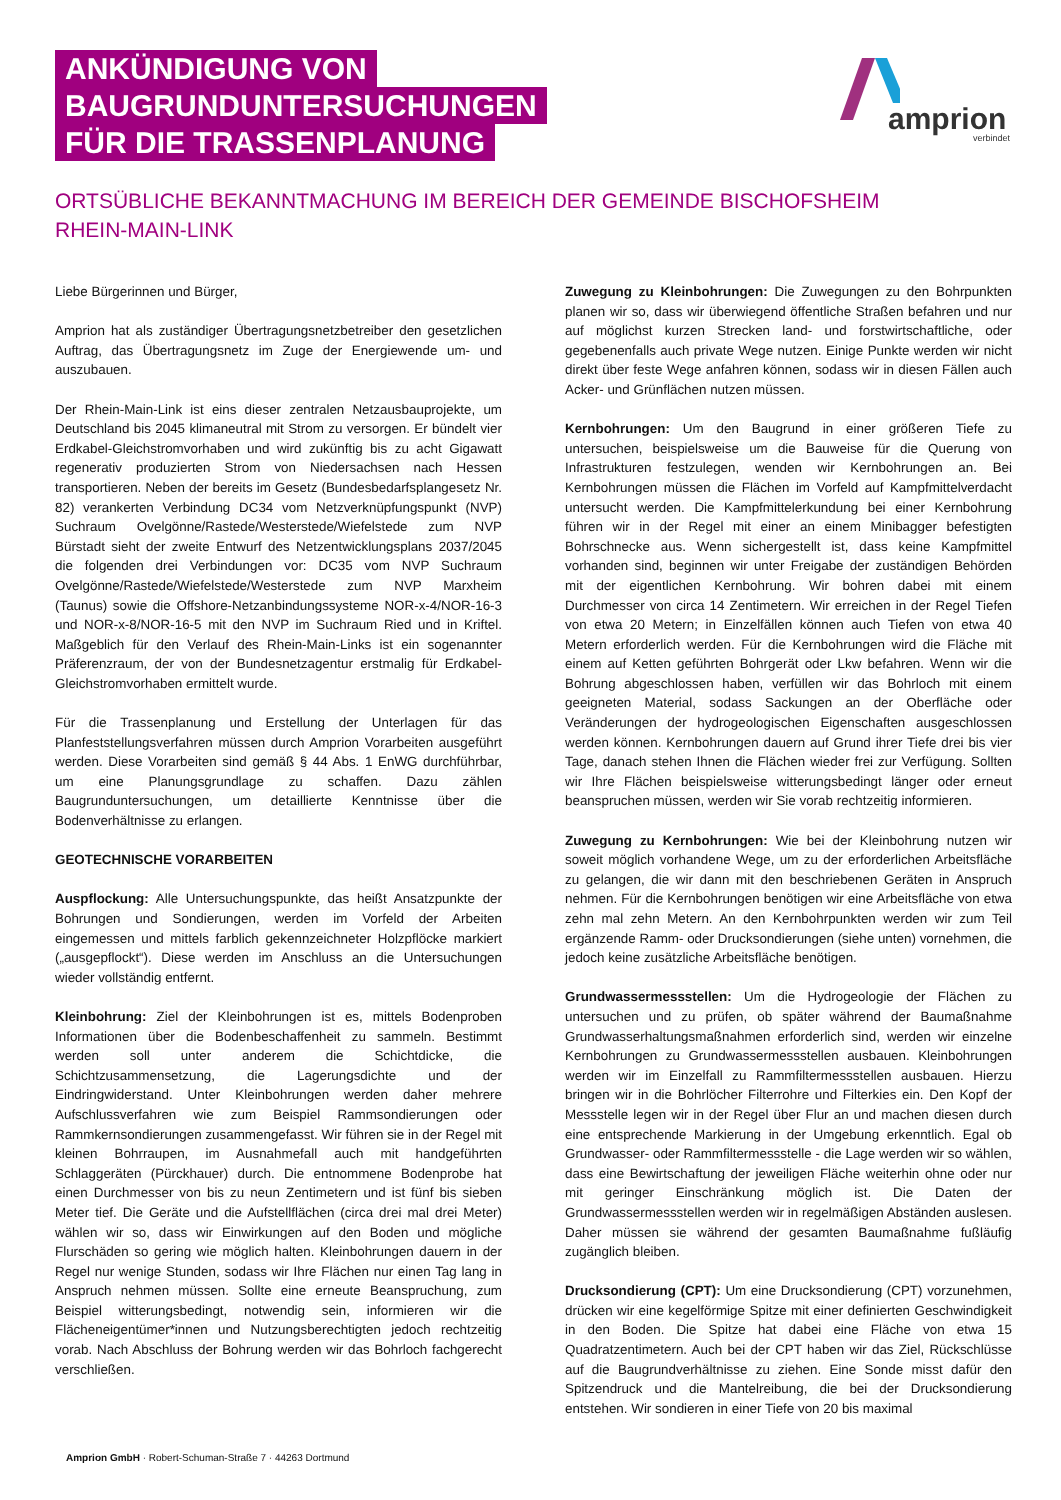ANKÜNDIGUNG VON
BAUGRUNDUNTERSUCHUNGEN
FÜR DIE TRASSENPLANUNG
amprion
verbindet
ORTSÜBLICHE BEKANNTMACHUNG IM BEREICH DER GEMEINDE BISCHOFSHEIM
RHEIN-MAIN-LINK
Liebe Bürgerinnen und Bürger,
Amprion hat als zuständiger Übertragungsnetzbetreiber den gesetzlichen Auftrag, das Übertragungsnetz im Zuge der Energiewende um- und auszubauen.
Der Rhein-Main-Link ist eins dieser zentralen Netzausbauprojekte, um Deutschland bis 2045 klimaneutral mit Strom zu versorgen. Er bündelt vier Erdkabel-Gleichstromvorhaben und wird zukünftig bis zu acht Gigawatt regenerativ produzierten Strom von Niedersachsen nach Hessen transportieren. Neben der bereits im Gesetz (Bundesbedarfsplangesetz Nr. 82) verankerten Verbindung DC34 vom Netzverknüpfungspunkt (NVP) Suchraum Ovelgönne/Rastede/Westerstede/Wiefelstede zum NVP Bürstadt sieht der zweite Entwurf des Netzentwicklungsplans 2037/2045 die folgenden drei Verbindungen vor: DC35 vom NVP Suchraum Ovelgönne/Rastede/Wiefelstede/Westerstede zum NVP Marxheim (Taunus) sowie die Offshore-Netzanbindungssysteme NOR-x-4/NOR-16-3 und NOR-x-8/NOR-16-5 mit den NVP im Suchraum Ried und in Kriftel. Maßgeblich für den Verlauf des Rhein-Main-Links ist ein sogenannter Präferenzraum, der von der Bundesnetzagentur erstmalig für Erdkabel-Gleichstromvorhaben ermittelt wurde.
Für die Trassenplanung und Erstellung der Unterlagen für das Planfeststellungsverfahren müssen durch Amprion Vorarbeiten ausgeführt werden. Diese Vorarbeiten sind gemäß § 44 Abs. 1 EnWG durchführbar, um eine Planungsgrundlage zu schaffen. Dazu zählen Baugrunduntersuchungen, um detaillierte Kenntnisse über die Bodenverhältnisse zu erlangen.
GEOTECHNISCHE VORARBEITEN
Auspflockung: Alle Untersuchungspunkte, das heißt Ansatzpunkte der Bohrungen und Sondierungen, werden im Vorfeld der Arbeiten eingemessen und mittels farblich gekennzeichneter Holzpflöcke markiert („ausgepflockt“). Diese werden im Anschluss an die Untersuchungen wieder vollständig entfernt.
Kleinbohrung: Ziel der Kleinbohrungen ist es, mittels Bodenproben Informationen über die Bodenbeschaffenheit zu sammeln. Bestimmt werden soll unter anderem die Schichtdicke, die Schichtzusammensetzung, die Lagerungsdichte und der Eindringwiderstand. Unter Kleinbohrungen werden daher mehrere Aufschlussverfahren wie zum Beispiel Rammsondierungen oder Rammkernsondierungen zusammengefasst. Wir führen sie in der Regel mit kleinen Bohrraupen, im Ausnahmefall auch mit handgeführten Schlaggeräten (Pürckhauer) durch. Die entnommene Bodenprobe hat einen Durchmesser von bis zu neun Zentimetern und ist fünf bis sieben Meter tief. Die Geräte und die Aufstellflächen (circa drei mal drei Meter) wählen wir so, dass wir Einwirkungen auf den Boden und mögliche Flurschäden so gering wie möglich halten. Kleinbohrungen dauern in der Regel nur wenige Stunden, sodass wir Ihre Flächen nur einen Tag lang in Anspruch nehmen müssen. Sollte eine erneute Beanspruchung, zum Beispiel witterungsbedingt, notwendig sein, informieren wir die Flächeneigentümer*innen und Nutzungsberechtigten jedoch rechtzeitig vorab. Nach Abschluss der Bohrung werden wir das Bohrloch fachgerecht verschließen.
Zuwegung zu Kleinbohrungen: Die Zuwegungen zu den Bohrpunkten planen wir so, dass wir überwiegend öffentliche Straßen befahren und nur auf möglichst kurzen Strecken land- und forstwirtschaftliche, oder gegebenenfalls auch private Wege nutzen. Einige Punkte werden wir nicht direkt über feste Wege anfahren können, sodass wir in diesen Fällen auch Acker- und Grünflächen nutzen müssen.
Kernbohrungen: Um den Baugrund in einer größeren Tiefe zu untersuchen, beispielsweise um die Bauweise für die Querung von Infrastrukturen festzulegen, wenden wir Kernbohrungen an. Bei Kernbohrungen müssen die Flächen im Vorfeld auf Kampfmittelverdacht untersucht werden. Die Kampfmittelerkundung bei einer Kernbohrung führen wir in der Regel mit einer an einem Minibagger befestigten Bohrschnecke aus. Wenn sichergestellt ist, dass keine Kampfmittel vorhanden sind, beginnen wir unter Freigabe der zuständigen Behörden mit der eigentlichen Kernbohrung. Wir bohren dabei mit einem Durchmesser von circa 14 Zentimetern. Wir erreichen in der Regel Tiefen von etwa 20 Metern; in Einzelfällen können auch Tiefen von etwa 40 Metern erforderlich werden. Für die Kernbohrungen wird die Fläche mit einem auf Ketten geführten Bohrgerät oder Lkw befahren. Wenn wir die Bohrung abgeschlossen haben, verfüllen wir das Bohrloch mit einem geeigneten Material, sodass Sackungen an der Oberfläche oder Veränderungen der hydrogeologischen Eigenschaften ausgeschlossen werden können. Kernbohrungen dauern auf Grund ihrer Tiefe drei bis vier Tage, danach stehen Ihnen die Flächen wieder frei zur Verfügung. Sollten wir Ihre Flächen beispielsweise witterungsbedingt länger oder erneut beanspruchen müssen, werden wir Sie vorab rechtzeitig informieren.
Zuwegung zu Kernbohrungen: Wie bei der Kleinbohrung nutzen wir soweit möglich vorhandene Wege, um zu der erforderlichen Arbeitsfläche zu gelangen, die wir dann mit den beschriebenen Geräten in Anspruch nehmen. Für die Kernbohrungen benötigen wir eine Arbeitsfläche von etwa zehn mal zehn Metern. An den Kernbohrpunkten werden wir zum Teil ergänzende Ramm- oder Drucksondierungen (siehe unten) vornehmen, die jedoch keine zusätzliche Arbeitsfläche benötigen.
Grundwassermessstellen: Um die Hydrogeologie der Flächen zu untersuchen und zu prüfen, ob später während der Baumaßnahme Grundwasserhaltungsmaßnahmen erforderlich sind, werden wir einzelne Kernbohrungen zu Grundwassermessstellen ausbauen. Kleinbohrungen werden wir im Einzelfall zu Rammfiltermessstellen ausbauen. Hierzu bringen wir in die Bohrlöcher Filterrohre und Filterkies ein. Den Kopf der Messstelle legen wir in der Regel über Flur an und machen diesen durch eine entsprechende Markierung in der Umgebung erkenntlich. Egal ob Grundwasser- oder Rammfiltermessstelle - die Lage werden wir so wählen, dass eine Bewirtschaftung der jeweiligen Fläche weiterhin ohne oder nur mit geringer Einschränkung möglich ist. Die Daten der Grundwassermessstellen werden wir in regelmäßigen Abständen auslesen. Daher müssen sie während der gesamten Baumaßnahme fußläufig zugänglich bleiben.
Drucksondierung (CPT): Um eine Drucksondierung (CPT) vorzunehmen, drücken wir eine kegelförmige Spitze mit einer definierten Geschwindigkeit in den Boden. Die Spitze hat dabei eine Fläche von etwa 15 Quadratzentimetern. Auch bei der CPT haben wir das Ziel, Rückschlüsse auf die Baugrundverhältnisse zu ziehen. Eine Sonde misst dafür den Spitzendruck und die Mantelreibung, die bei der Drucksondierung entstehen. Wir sondieren in einer Tiefe von 20 bis maximal
Amprion GmbH · Robert-Schuman-Straße 7 · 44263 Dortmund